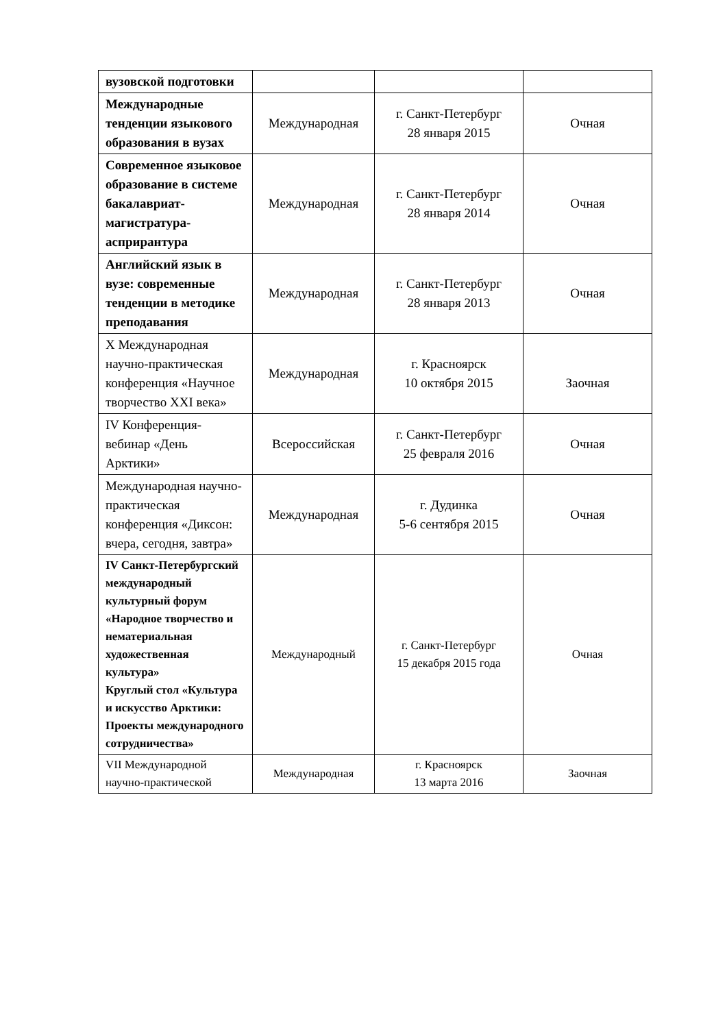| вузовской подготовки | | | |
| Международные тенденции языкового образования в вузах | Международная | г. Санкт-Петербург 28 января 2015 | Очная |
| Современное языковое образование в системе бакалавриат-магистратура-асприрантура | Международная | г. Санкт-Петербург 28 января 2014 | Очная |
| Английский язык в вузе: современные тенденции в методике преподавания | Международная | г. Санкт-Петербург 28 января 2013 | Очная |
| X Международная научно-практическая конференция «Научное творчество XXI века» | Международная | г. Красноярск 10 октября 2015 | Заочная |
| IV Конференция-вебинар «День Арктики» | Всероссийская | г. Санкт-Петербург 25 февраля 2016 | Очная |
| Международная научно-практическая конференция «Диксон: вчера, сегодня, завтра» | Международная | г. Дудинка 5-6 сентября 2015 | Очная |
| IV Санкт-Петербургский международный культурный форум «Народное творчество и нематериальная художественная культура» Круглый стол «Культура и искусство Арктики: Проекты международного сотрудничества» | Международный | г. Санкт-Петербург 15 декабря 2015 года | Очная |
| VII Международной научно-практической | Международная | г. Красноярск 13 марта 2016 | Заочная |